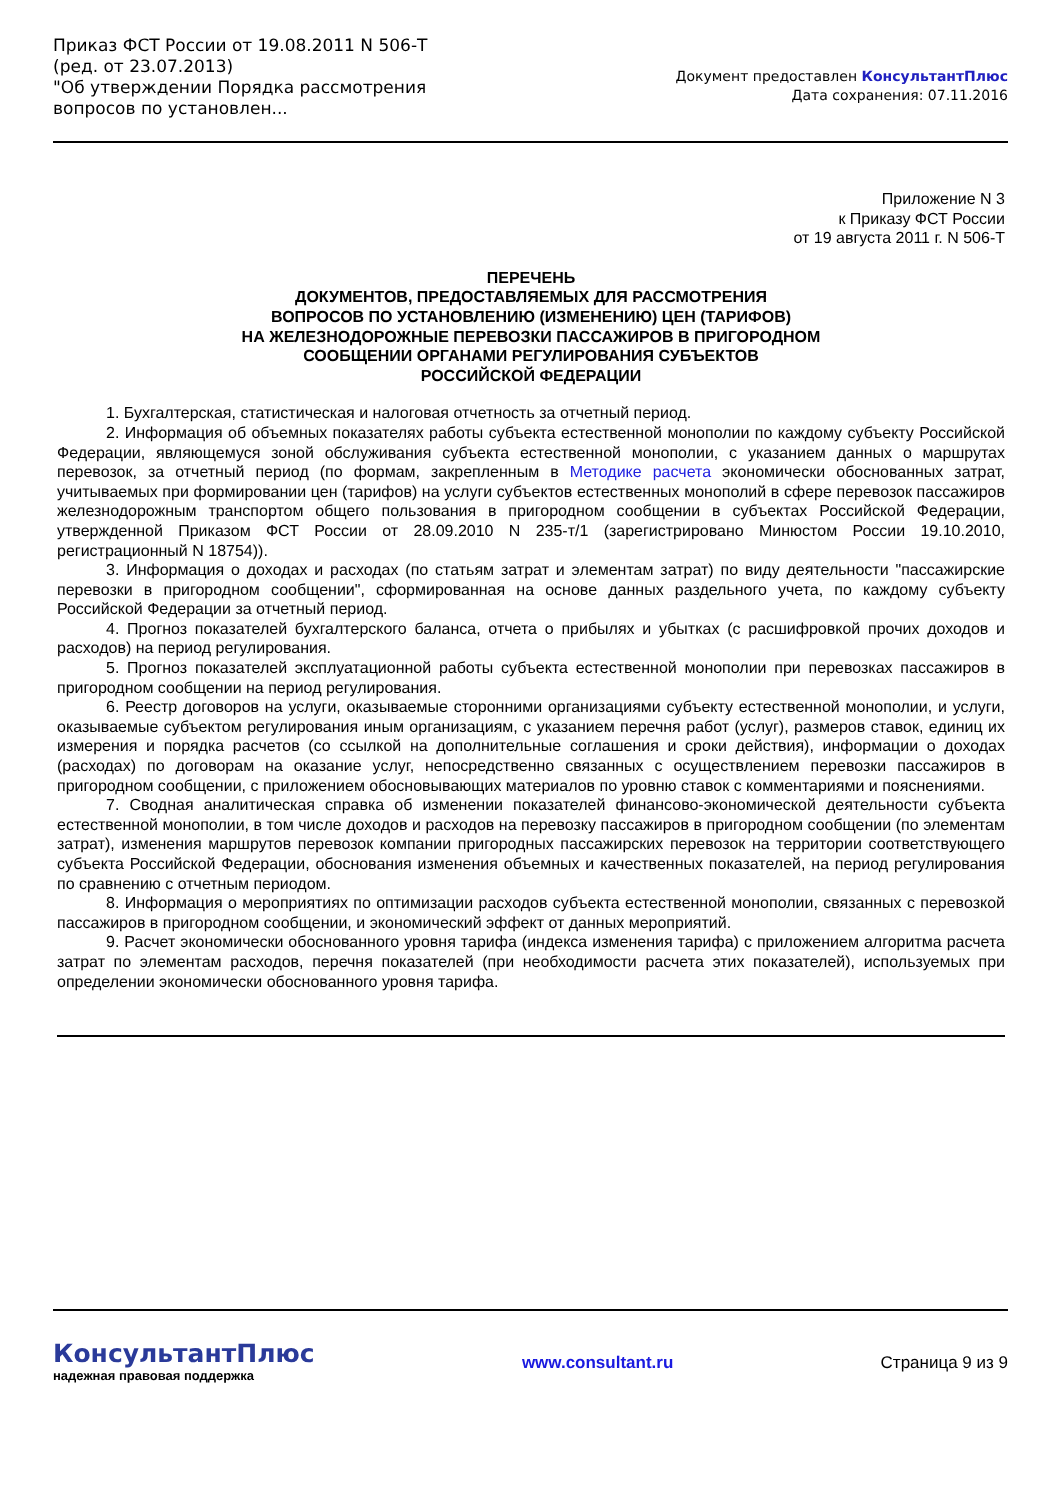Приказ ФСТ России от 19.08.2011 N 506-Т
(ред. от 23.07.2013)
"Об утверждении Порядка рассмотрения вопросов по установлен...
Документ предоставлен КонсультантПлюс
Дата сохранения: 07.11.2016
Приложение N 3
к Приказу ФСТ России
от 19 августа 2011 г. N 506-Т
ПЕРЕЧЕНЬ
ДОКУМЕНТОВ, ПРЕДОСТАВЛЯЕМЫХ ДЛЯ РАССМОТРЕНИЯ
ВОПРОСОВ ПО УСТАНОВЛЕНИЮ (ИЗМЕНЕНИЮ) ЦЕН (ТАРИФОВ)
НА ЖЕЛЕЗНОДОРОЖНЫЕ ПЕРЕВОЗКИ ПАССАЖИРОВ В ПРИГОРОДНОМ
СООБЩЕНИИ ОРГАНАМИ РЕГУЛИРОВАНИЯ СУБЪЕКТОВ
РОССИЙСКОЙ ФЕДЕРАЦИИ
1. Бухгалтерская, статистическая и налоговая отчетность за отчетный период.
2. Информация об объемных показателях работы субъекта естественной монополии по каждому субъекту Российской Федерации, являющемуся зоной обслуживания субъекта естественной монополии, с указанием данных о маршрутах перевозок, за отчетный период (по формам, закрепленным в Методике расчета экономически обоснованных затрат, учитываемых при формировании цен (тарифов) на услуги субъектов естественных монополий в сфере перевозок пассажиров железнодорожным транспортом общего пользования в пригородном сообщении в субъектах Российской Федерации, утвержденной Приказом ФСТ России от 28.09.2010 N 235-т/1 (зарегистрировано Минюстом России 19.10.2010, регистрационный N 18754)).
3. Информация о доходах и расходах (по статьям затрат и элементам затрат) по виду деятельности "пассажирские перевозки в пригородном сообщении", сформированная на основе данных раздельного учета, по каждому субъекту Российской Федерации за отчетный период.
4. Прогноз показателей бухгалтерского баланса, отчета о прибылях и убытках (с расшифровкой прочих доходов и расходов) на период регулирования.
5. Прогноз показателей эксплуатационной работы субъекта естественной монополии при перевозках пассажиров в пригородном сообщении на период регулирования.
6. Реестр договоров на услуги, оказываемые сторонними организациями субъекту естественной монополии, и услуги, оказываемые субъектом регулирования иным организациям, с указанием перечня работ (услуг), размеров ставок, единиц их измерения и порядка расчетов (со ссылкой на дополнительные соглашения и сроки действия), информации о доходах (расходах) по договорам на оказание услуг, непосредственно связанных с осуществлением перевозки пассажиров в пригородном сообщении, с приложением обосновывающих материалов по уровню ставок с комментариями и пояснениями.
7. Сводная аналитическая справка об изменении показателей финансово-экономической деятельности субъекта естественной монополии, в том числе доходов и расходов на перевозку пассажиров в пригородном сообщении (по элементам затрат), изменения маршрутов перевозок компании пригородных пассажирских перевозок на территории соответствующего субъекта Российской Федерации, обоснования изменения объемных и качественных показателей, на период регулирования по сравнению с отчетным периодом.
8. Информация о мероприятиях по оптимизации расходов субъекта естественной монополии, связанных с перевозкой пассажиров в пригородном сообщении, и экономический эффект от данных мероприятий.
9. Расчет экономически обоснованного уровня тарифа (индекса изменения тарифа) с приложением алгоритма расчета затрат по элементам расходов, перечня показателей (при необходимости расчета этих показателей), используемых при определении экономически обоснованного уровня тарифа.
КонсультантПлюс
надежная правовая поддержка
www.consultant.ru Страница 9 из 9